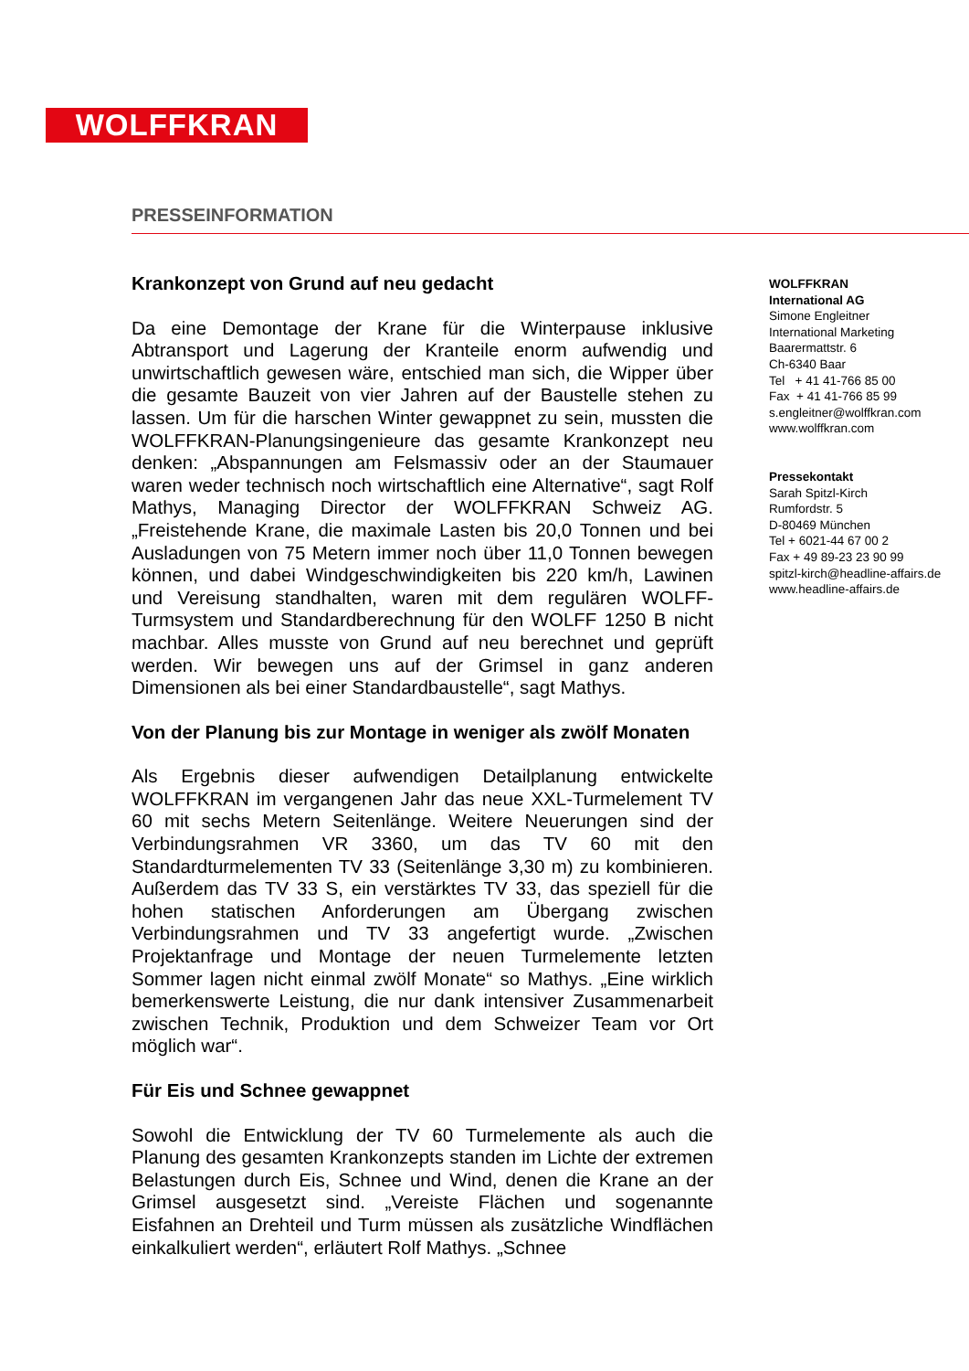WOLFFKRAN
PRESSEINFORMATION
Krankonzept von Grund auf neu gedacht
Da eine Demontage der Krane für die Winterpause inklusive Abtransport und Lagerung der Kranteile enorm aufwendig und unwirtschaftlich gewesen wäre, entschied man sich, die Wipper über die gesamte Bauzeit von vier Jahren auf der Baustelle stehen zu lassen. Um für die harschen Winter gewappnet zu sein, mussten die WOLFFKRAN-Planungsingenieure das gesamte Krankonzept neu denken: „Abspannungen am Felsmassiv oder an der Staumauer waren weder technisch noch wirtschaftlich eine Alternative“, sagt Rolf Mathys, Managing Director der WOLFFKRAN Schweiz AG. „Freistehende Krane, die maximale Lasten bis 20,0 Tonnen und bei Ausladungen von 75 Metern immer noch über 11,0 Tonnen bewegen können, und dabei Windgeschwindigkeiten bis 220 km/h, Lawinen und Vereisung standhalten, waren mit dem regulären WOLFF-Turmsystem und Standardberechnung für den WOLFF 1250 B nicht machbar. Alles musste von Grund auf neu berechnet und geprüft werden. Wir bewegen uns auf der Grimsel in ganz anderen Dimensionen als bei einer Standardbaustelle“, sagt Mathys.
Von der Planung bis zur Montage in weniger als zwölf Monaten
Als Ergebnis dieser aufwendigen Detailplanung entwickelte WOLFFKRAN im vergangenen Jahr das neue XXL-Turmelement TV 60 mit sechs Metern Seitenlänge. Weitere Neuerungen sind der Verbindungsrahmen VR 3360, um das TV 60 mit den Standardturmelementen TV 33 (Seitenlänge 3,30 m) zu kombinieren. Außerdem das TV 33 S, ein verstärktes TV 33, das speziell für die hohen statischen Anforderungen am Übergang zwischen Verbindungsrahmen und TV 33 angefertigt wurde. „Zwischen Projektanfrage und Montage der neuen Turmelemente letzten Sommer lagen nicht einmal zwölf Monate“ so Mathys. „Eine wirklich bemerkenswerte Leistung, die nur dank intensiver Zusammenarbeit zwischen Technik, Produktion und dem Schweizer Team vor Ort möglich war“.
Für Eis und Schnee gewappnet
Sowohl die Entwicklung der TV 60 Turmelemente als auch die Planung des gesamten Krankonzepts standen im Lichte der extremen Belastungen durch Eis, Schnee und Wind, denen die Krane an der Grimsel ausgesetzt sind. „Vereiste Flächen und sogenannte Eisfahnen an Drehteil und Turm müssen als zusätzliche Windflächen einkalkuliert werden“, erläutert Rolf Mathys. „Schnee
WOLFFKRAN
International AG
Simone Engleitner
International Marketing
Baarermattstr. 6
Ch-6340 Baar
Tel + 41 41-766 85 00
Fax + 41 41-766 85 99
s.engleitner@wolffkran.com
www.wolffkran.com
Pressekontakt
Sarah Spitzl-Kirch
Rumfordstr. 5
D-80469 München
Tel + 6021-44 67 00 2
Fax + 49 89-23 23 90 99
spitzl-kirch@headline-affairs.de
www.headline-affairs.de